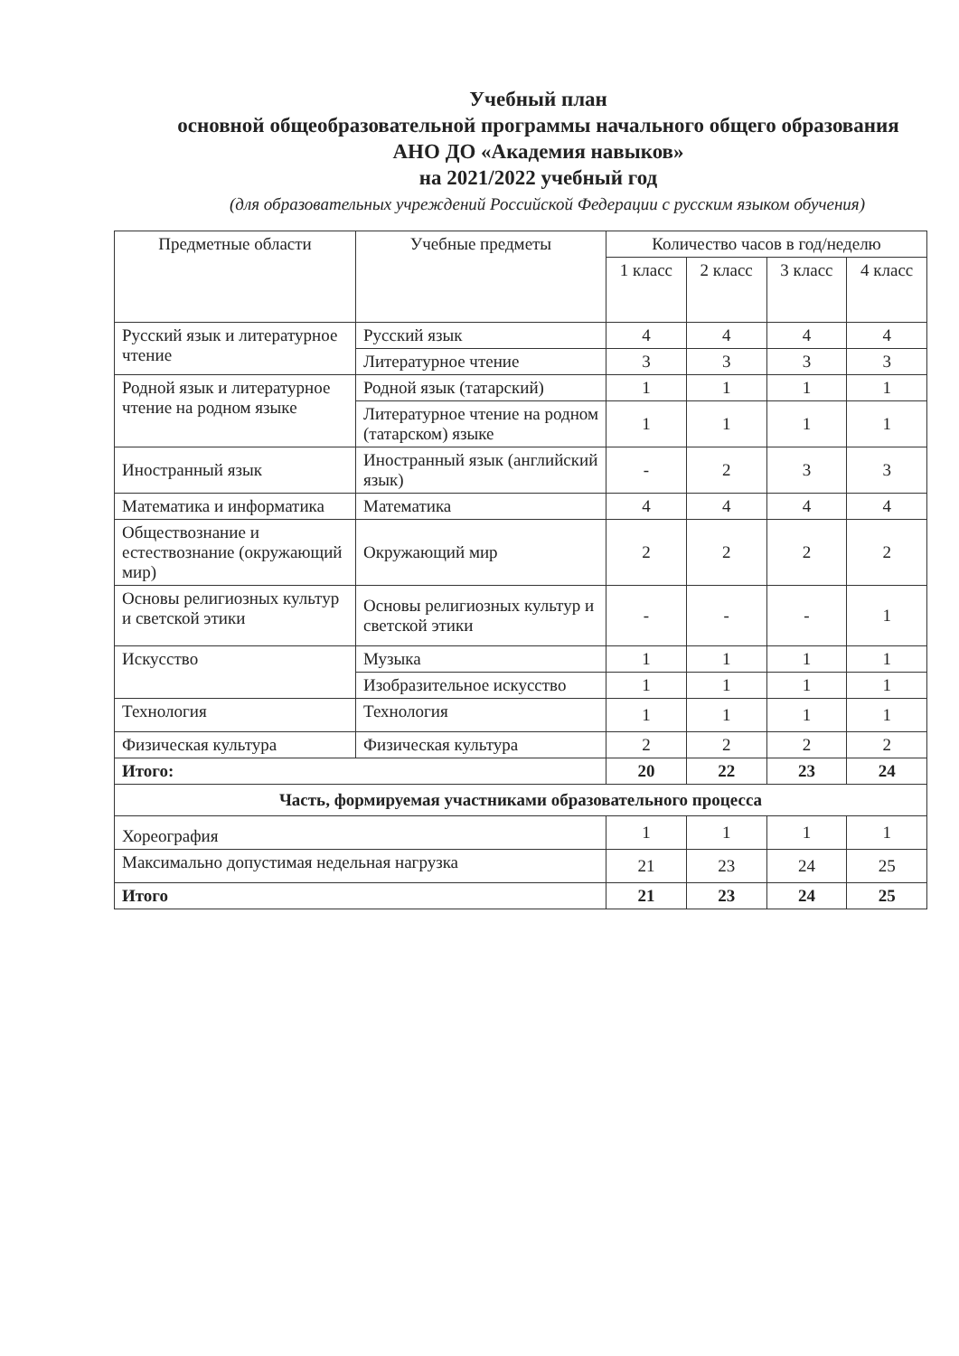Учебный план
основной общеобразовательной программы начального общего образования
АНО ДО «Академия навыков»
на 2021/2022 учебный год
(для образовательных учреждений Российской Федерации с русским языком обучения)
| Предметные области | Учебные предметы | Количество часов в год/неделю | | | |
| --- | --- | --- | --- | --- | --- |
| | | 1 класс | 2 класс | 3 класс | 4 класс |
| Русский язык и литературное чтение | Русский язык | 4 | 4 | 4 | 4 |
| | Литературное чтение | 3 | 3 | 3 | 3 |
| Родной язык и литературное чтение на родном языке | Родной язык (татарский) | 1 | 1 | 1 | 1 |
| | Литературное чтение на родном (татарском) языке | 1 | 1 | 1 | 1 |
| Иностранный язык | Иностранный язык (английский язык) | - | 2 | 3 | 3 |
| Математика и информатика | Математика | 4 | 4 | 4 | 4 |
| Обществознание и естествознание (окружающий мир) | Окружающий мир | 2 | 2 | 2 | 2 |
| Основы религиозных культур и светской этики | Основы религиозных культур и светской этики | - | - | - | 1 |
| Искусство | Музыка | 1 | 1 | 1 | 1 |
| | Изобразительное искусство | 1 | 1 | 1 | 1 |
| Технология | Технология | 1 | 1 | 1 | 1 |
| Физическая культура | Физическая культура | 2 | 2 | 2 | 2 |
| Итого: | | 20 | 22 | 23 | 24 |
| Часть, формируемая участниками образовательного процесса | | | | | |
| Хореография | | 1 | 1 | 1 | 1 |
| Максимально допустимая недельная нагрузка | | 21 | 23 | 24 | 25 |
| Итого | | 21 | 23 | 24 | 25 |